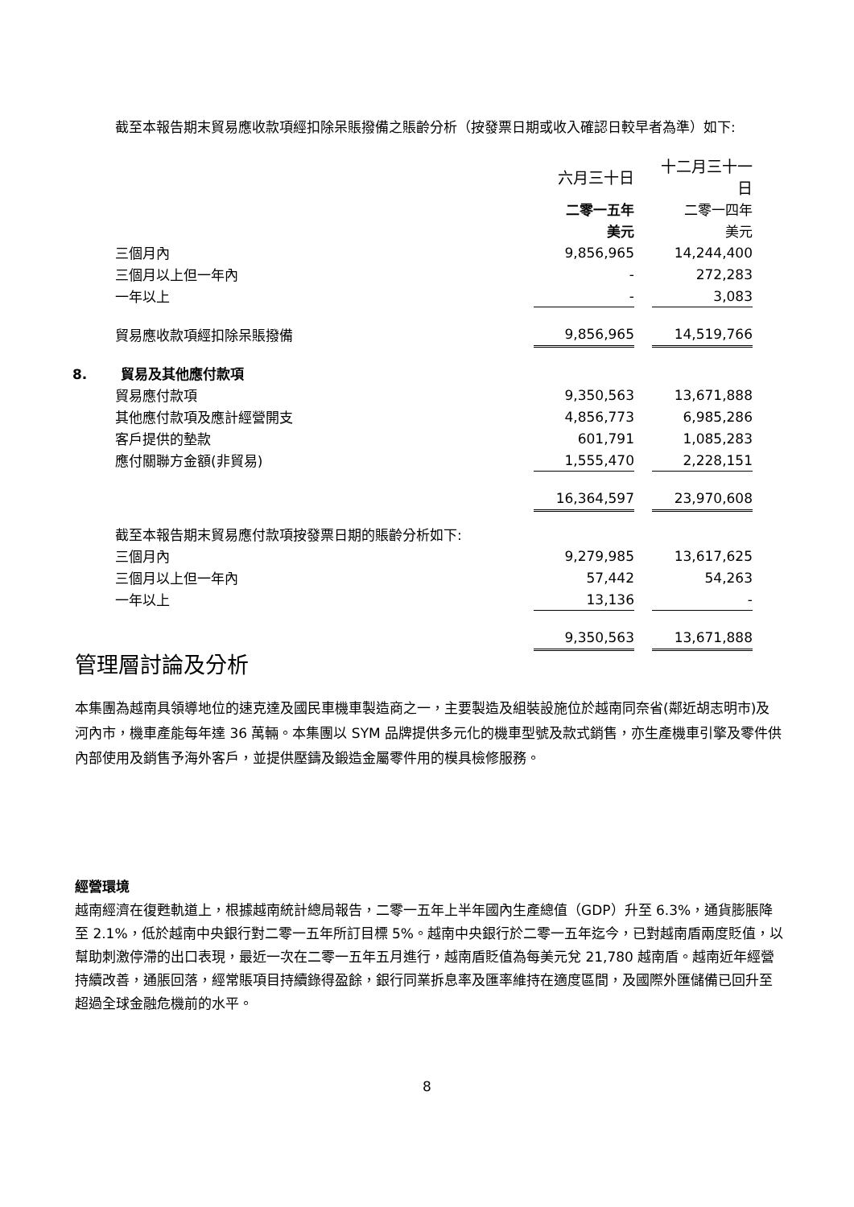截至本報告期末貿易應收款項經扣除呆賬撥備之賬齡分析（按發票日期或收入確認日較早者為準）如下:
| | 六月三十日 | | 十二月三十一日 |
| | 二零一五年 | | 二零一四年 |
| | 美元 | | 美元 |
| 三個月內 | 9,856,965 | | 14,244,400 |
| 三個月以上但一年內 | - | | 272,283 |
| 一年以上 | - | | 3,083 |
| 貿易應收款項經扣除呆賬撥備 | 9,856,965 | | 14,519,766 |
| 8. 貿易及其他應付款項 | | | |
| 貿易應付款項 | 9,350,563 | | 13,671,888 |
| 其他應付款項及應計經營開支 | 4,856,773 | | 6,985,286 |
| 客戶提供的墊款 | 601,791 | | 1,085,283 |
| 應付關聯方金額(非貿易) | 1,555,470 | | 2,228,151 |
| | 16,364,597 | | 23,970,608 |
| 截至本報告期末貿易應付款項按發票日期的賬齡分析如下: | | | |
| 三個月內 | 9,279,985 | | 13,617,625 |
| 三個月以上但一年內 | 57,442 | | 54,263 |
| 一年以上 | 13,136 | | - |
| | 9,350,563 | | 13,671,888 |
管理層討論及分析
本集團為越南具領導地位的速克達及國民車機車製造商之一，主要製造及組裝設施位於越南同奈省(鄰近胡志明市)及河內市，機車產能每年達 36 萬輛。本集團以 SYM 品牌提供多元化的機車型號及款式銷售，亦生產機車引擎及零件供內部使用及銷售予海外客戶，並提供壓鑄及鍛造金屬零件用的模具檢修服務。
經營環境
越南經濟在復甦軌道上，根據越南統計總局報告，二零一五年上半年國內生產總值（GDP）升至 6.3%，通貨膨脹降至 2.1%，低於越南中央銀行對二零一五年所訂目標 5%。越南中央銀行於二零一五年迄今，已對越南盾兩度貶值，以幫助刺激停滯的出口表現，最近一次在二零一五年五月進行，越南盾貶值為每美元兌 21,780 越南盾。越南近年經營持續改善，通脹回落，經常賬項目持續錄得盈餘，銀行同業拆息率及匯率維持在適度區間，及國際外匯儲備已回升至超過全球金融危機前的水平。
8